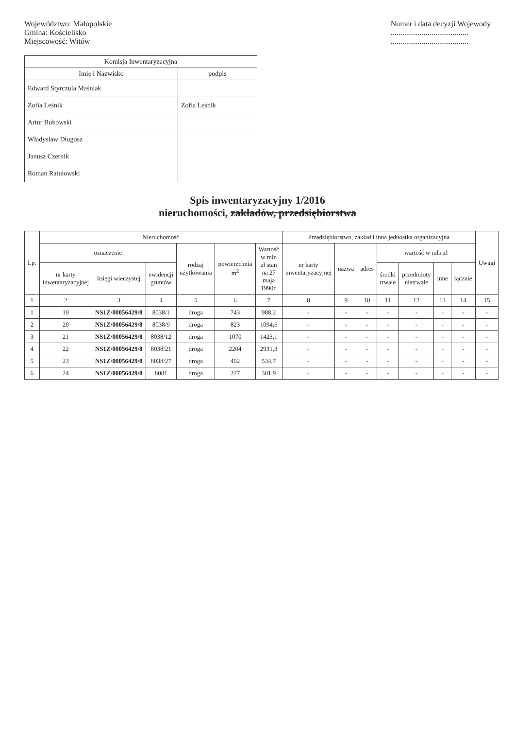Województwo: Małopolskie
Gmina: Kościelisko
Miejscowość: Witów
Numer i data decyzji Wojewody
........................................
........................................
| Komisja Inwentaryzacyjna | |
| --- | --- |
| Imię i Nazwisko | podpis |
| Edward Styrczula Maśniak | |
| Zofia Leśnik | Zofia Leśnik |
| Artur Bukowski | |
| Władysław Długosz | |
| Janusz Czernik | |
| Roman Ratułowski | |
Spis inwentaryzacyjny 1/2016
nieruchomości, zakładów, przedsiębiorstwa
| Lp. | Nieruchomość | | | | | | Przedsiębiorstwo, zakład i inna jednostka organizacyjna | | | | | | | Uwagi |
| --- | --- | --- | --- | --- | --- | --- | --- | --- | --- | --- | --- | --- | --- | --- |
| | oznaczenie | | | rodzaj użytkowania | powierzchnia m<sup>2</sup> | Wartość w mln zł stan na 27 maja 1990r. | nr karty inwentaryzacyjnej | nazwa | adres | wartość w mln zł | | | | |
| | nr karty inwentaryzacyjnej | księgi wieczystej | ewidencji gruntów | | | | | | | środki trwałe | przedmioty nietrwałe | inne | łącznie | |
| 1 | 2 | 3 | 4 | 5 | 6 | 7 | 8 | 9 | 10 | 11 | 12 | 13 | 14 | 15 |
| 1 | 19 | NS1Z/00056429/8 | 8038/1 | droga | 743 | 988,2 | - | - | - | - | - | - | - | - |
| 2 | 20 | NS1Z/00056429/8 | 8038/9 | droga | 823 | 1094,6 | - | - | - | - | - | - | - | - |
| 3 | 21 | NS1Z/00056429/8 | 8038/12 | droga | 1070 | 1423,1 | - | - | - | - | - | - | - | - |
| 4 | 22 | NS1Z/00056429/8 | 8038/21 | droga | 2204 | 2931,3 | - | - | - | - | - | - | - | - |
| 5 | 23 | NS1Z/00056429/8 | 8038/27 | droga | 402 | 534,7 | - | - | - | - | - | - | - | - |
| 6 | 24 | NS1Z/00056429/8 | 8081 | droga | 227 | 301,9 | - | - | - | - | - | - | - | - |